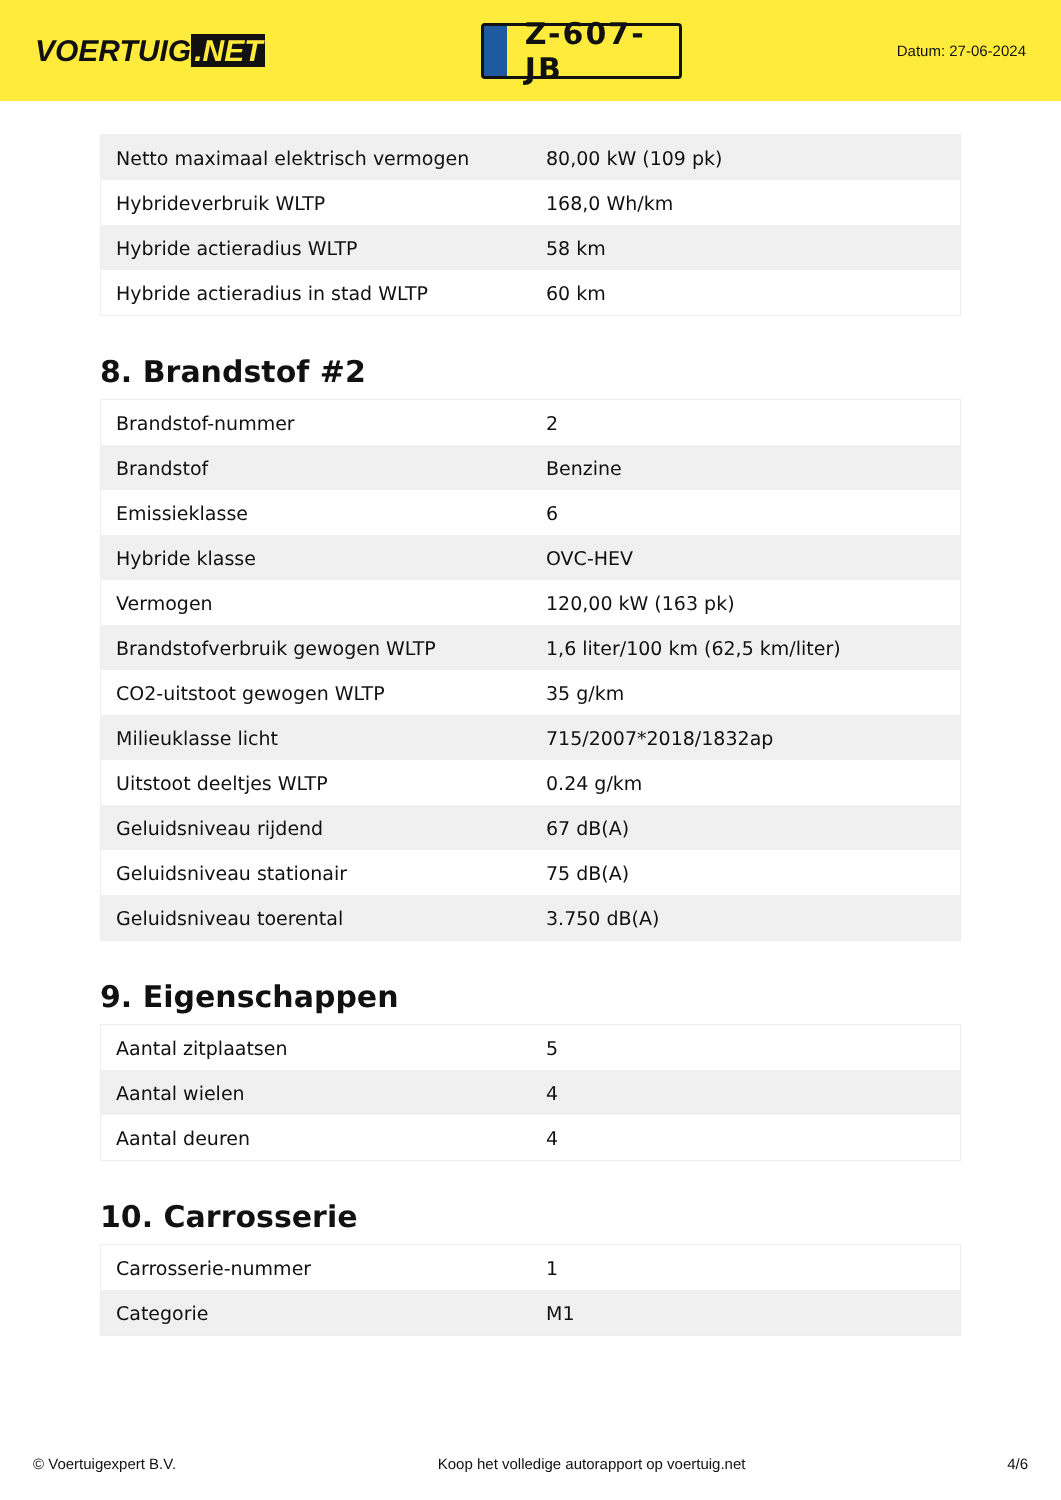VOERTUIG.NET
Z-607-JB
Datum: 27-06-2024
| Netto maximaal elektrisch vermogen | 80,00 kW (109 pk) |
| Hybrideverbruik WLTP | 168,0 Wh/km |
| Hybride actieradius WLTP | 58 km |
| Hybride actieradius in stad WLTP | 60 km |
8. Brandstof #2
| Brandstof-nummer | 2 |
| Brandstof | Benzine |
| Emissieklasse | 6 |
| Hybride klasse | OVC-HEV |
| Vermogen | 120,00 kW (163 pk) |
| Brandstofverbruik gewogen WLTP | 1,6 liter/100 km (62,5 km/liter) |
| CO2-uitstoot gewogen WLTP | 35 g/km |
| Milieuklasse licht | 715/2007*2018/1832ap |
| Uitstoot deeltjes WLTP | 0.24 g/km |
| Geluidsniveau rijdend | 67 dB(A) |
| Geluidsniveau stationair | 75 dB(A) |
| Geluidsniveau toerental | 3.750 dB(A) |
9. Eigenschappen
| Aantal zitplaatsen | 5 |
| Aantal wielen | 4 |
| Aantal deuren | 4 |
10. Carrosserie
| Carrosserie-nummer | 1 |
| Categorie | M1 |
© Voertuigexpert B.V. Koop het volledige autorapport op voertuig.net 4/6